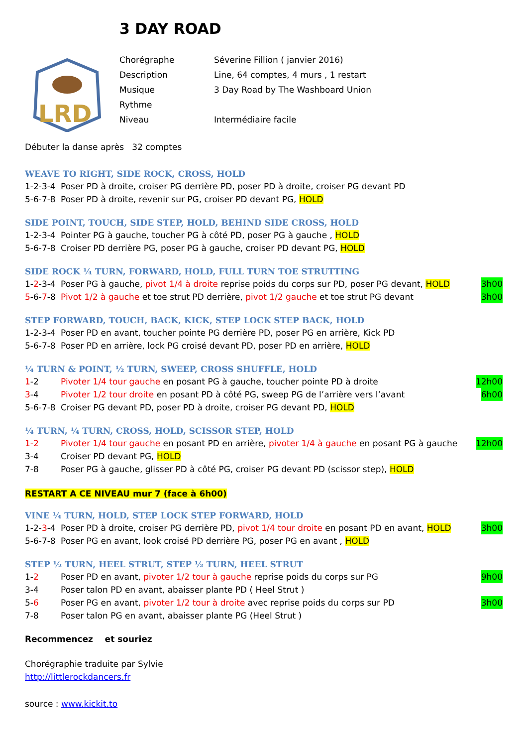3 DAY ROAD
LRD
Chorégraphe Séverine Fillion ( janvier 2016)
Description Line, 64 comptes, 4 murs , 1 restart
Musique 3 Day Road by The Washboard Union
Rythme
Niveau Intermédiaire facile
Débuter la danse après 32 comptes
WEAVE TO RIGHT, SIDE ROCK, CROSS, HOLD
1-2-3-4 Poser PD à droite, croiser PG derrière PD, poser PD à droite, croiser PG devant PD
5-6-7-8 Poser PD à droite, revenir sur PG, croiser PD devant PG, HOLD
SIDE POINT, TOUCH, SIDE STEP, HOLD, BEHIND SIDE CROSS, HOLD
1-2-3-4 Pointer PG à gauche, toucher PG à côté PD, poser PG à gauche , HOLD
5-6-7-8 Croiser PD derrière PG, poser PG à gauche, croiser PD devant PG, HOLD
SIDE ROCK ¼ TURN, FORWARD, HOLD, FULL TURN TOE STRUTTING
1-2-3-4 Poser PG à gauche, pivot 1/4 à droite reprise poids du corps sur PD, poser PG devant, HOLD 3h00
5-6-7-8 Pivot 1/2 à gauche et toe strut PD derrière, pivot 1/2 gauche et toe strut PG devant 3h00
STEP FORWARD, TOUCH, BACK, KICK, STEP LOCK STEP BACK, HOLD
1-2-3-4 Poser PD en avant, toucher pointe PG derrière PD, poser PG en arrière, Kick PD
5-6-7-8 Poser PD en arrière, lock PG croisé devant PD, poser PD en arrière, HOLD
¼ TURN & POINT, ½ TURN, SWEEP, CROSS SHUFFLE, HOLD
1-2 Pivoter 1/4 tour gauche en posant PG à gauche, toucher pointe PD à droite 12h00
3-4 Pivoter 1/2 tour droite en posant PD à côté PG, sweep PG de l’arrière vers l’avant 6h00
5-6-7-8 Croiser PG devant PD, poser PD à droite, croiser PG devant PD, HOLD
¼ TURN, ¼ TURN, CROSS, HOLD, SCISSOR STEP, HOLD
1-2 Pivoter 1/4 tour gauche en posant PD en arrière, pivoter 1/4 à gauche en posant PG à gauche 12h00
3-4 Croiser PD devant PG, HOLD
7-8 Poser PG à gauche, glisser PD à côté PG, croiser PG devant PD (scissor step), HOLD
RESTART A CE NIVEAU mur 7 (face à 6h00)
VINE ¼ TURN, HOLD, STEP LOCK STEP FORWARD, HOLD
1-2-3-4 Poser PD à droite, croiser PG derrière PD, pivot 1/4 tour droite en posant PD en avant, HOLD 3h00
5-6-7-8 Poser PG en avant, look croisé PD derrière PG, poser PG en avant , HOLD
STEP ½ TURN, HEEL STRUT, STEP ½ TURN, HEEL STRUT
1-2 Poser PD en avant, pivoter 1/2 tour à gauche reprise poids du corps sur PG 9h00
3-4 Poser talon PD en avant, abaisser plante PD ( Heel Strut )
5-6 Poser PG en avant, pivoter 1/2 tour à droite avec reprise poids du corps sur PD 3h00
7-8 Poser talon PG en avant, abaisser plante PG (Heel Strut )
Recommencez et souriez
Chorégraphie traduite par Sylvie
http://littlerockdancers.fr
source : www.kickit.to